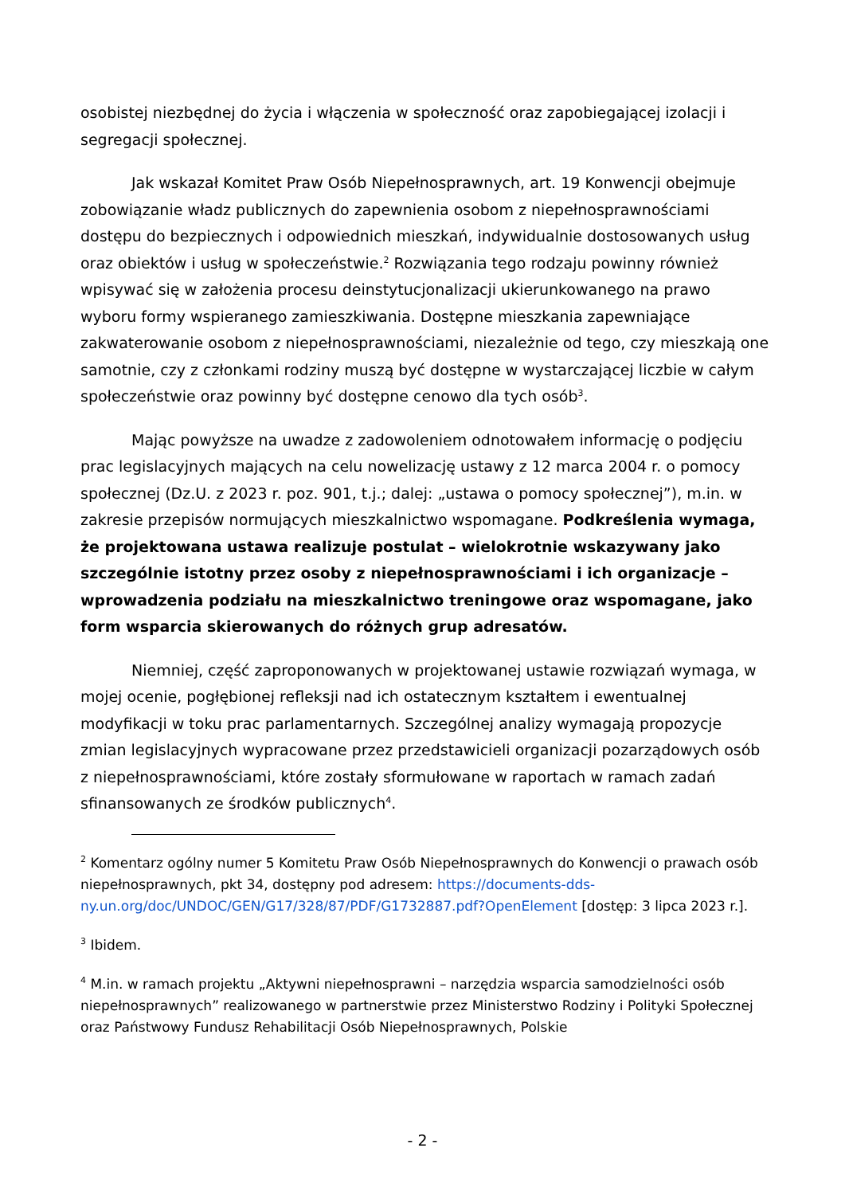osobistej niezbędnej do życia i włączenia w społeczność oraz zapobiegającej izolacji i segregacji społecznej.
Jak wskazał Komitet Praw Osób Niepełnosprawnych, art. 19 Konwencji obejmuje zobowiązanie władz publicznych do zapewnienia osobom z niepełnosprawnościami dostępu do bezpiecznych i odpowiednich mieszkań, indywidualnie dostosowanych usług oraz obiektów i usług w społeczeństwie.<sup>2</sup> Rozwiązania tego rodzaju powinny również wpisywać się w założenia procesu deinstytucjonalizacji ukierunkowanego na prawo wyboru formy wspieranego zamieszkiwania. Dostępne mieszkania zapewniające zakwaterowanie osobom z niepełnosprawnościami, niezależnie od tego, czy mieszkają one samotnie, czy z członkami rodziny muszą być dostępne w wystarczającej liczbie w całym społeczeństwie oraz powinny być dostępne cenowo dla tych osób<sup>3</sup>.
Mając powyższe na uwadze z zadowoleniem odnotowałem informację o podjęciu prac legislacyjnych mających na celu nowelizację ustawy z 12 marca 2004 r. o pomocy społecznej (Dz.U. z 2023 r. poz. 901, t.j.; dalej: „ustawa o pomocy społecznej”), m.in. w zakresie przepisów normujących mieszkalnictwo wspomagane. Podkreślenia wymaga, że projektowana ustawa realizuje postulat – wielokrotnie wskazywany jako szczególnie istotny przez osoby z niepełnosprawnościami i ich organizacje – wprowadzenia podziału na mieszkalnictwo treningowe oraz wspomagane, jako form wsparcia skierowanych do różnych grup adresatów.
Niemniej, część zaproponowanych w projektowanej ustawie rozwiązań wymaga, w mojej ocenie, pogłębionej refleksji nad ich ostatecznym kształtem i ewentualnej modyfikacji w toku prac parlamentarnych. Szczególnej analizy wymagają propozycje zmian legislacyjnych wypracowane przez przedstawicieli organizacji pozarządowych osób z niepełnosprawnościami, które zostały sformułowane w raportach w ramach zadań sfinansowanych ze środków publicznych<sup>4</sup>.
<sup>2</sup> Komentarz ogólny numer 5 Komitetu Praw Osób Niepełnosprawnych do Konwencji o prawach osób niepełnosprawnych, pkt 34, dostępny pod adresem: https://documents-dds-ny.un.org/doc/UNDOC/GEN/G17/328/87/PDF/G1732887.pdf?OpenElement [dostęp: 3 lipca 2023 r.].
<sup>3</sup> Ibidem.
<sup>4</sup> M.in. w ramach projektu „Aktywni niepełnosprawni – narzędzia wsparcia samodzielności osób niepełnosprawnych” realizowanego w partnerstwie przez Ministerstwo Rodziny i Polityki Społecznej oraz Państwowy Fundusz Rehabilitacji Osób Niepełnosprawnych, Polskie
- 2 -